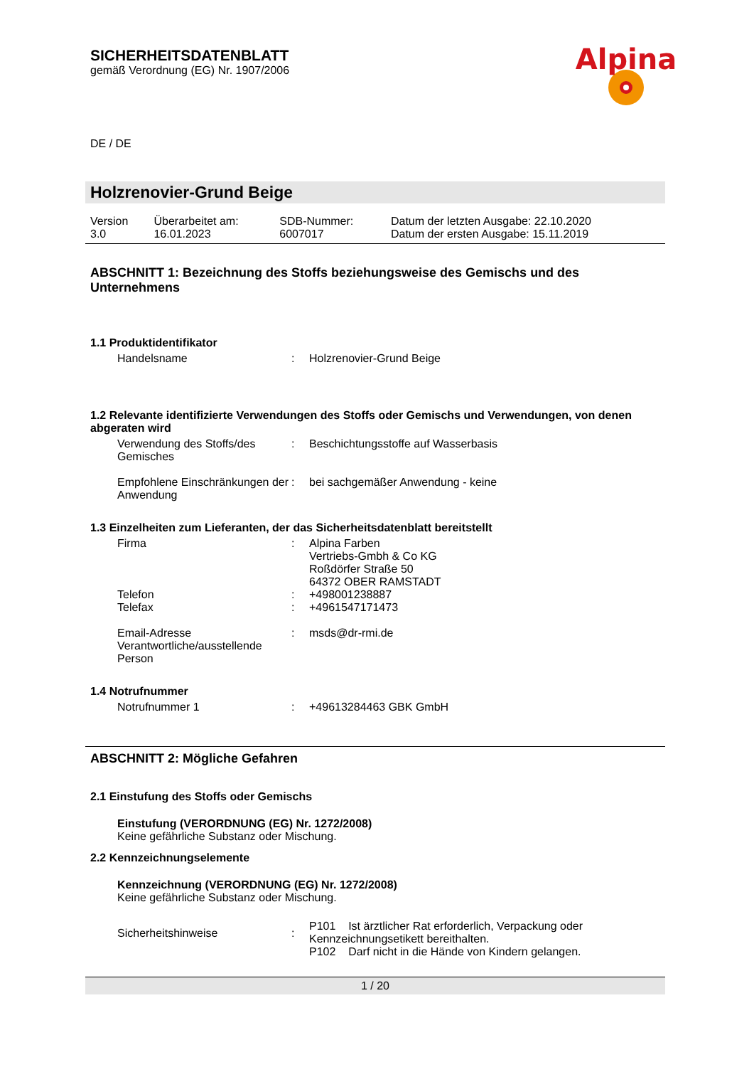Alpina
SICHERHEITSDATENBLATT
gemäß Verordnung (EG) Nr. 1907/2006
DE / DE
Holzrenovier-Grund Beige
| Version 3.0 | Überarbeitet am: 16.01.2023 | SDB-Nummer: 6007017 | Datum der letzten Ausgabe: 22.10.2020 Datum der ersten Ausgabe: 15.11.2019 |
ABSCHNITT 1: Bezeichnung des Stoffs beziehungsweise des Gemischs und des Unternehmens
1.1 Produktidentifikator
| Handelsname | : | Holzrenovier-Grund Beige |
1.2 Relevante identifizierte Verwendungen des Stoffs oder Gemischs und Verwendungen, von denen abgeraten wird
| Verwendung des Stoffs/des Gemisches | : | Beschichtungsstoffe auf Wasserbasis |
| Empfohlene Einschränkungen der Anwendung | : | bei sachgemäßer Anwendung - keine |
1.3 Einzelheiten zum Lieferanten, der das Sicherheitsdatenblatt bereitstellt
| Firma | : | Alpina Farben Vertriebs-Gmbh & Co KG Roßdörfer Straße 50 64372 OBER RAMSTADT |
| Telefon | : | +498001238887 |
| Telefax | : | +4961547171473 |
| Email-Adresse Verantwortliche/ausstellende Person | : | msds@dr-rmi.de |
1.4 Notrufnummer
| Notrufnummer 1 | : | +49613284463 GBK GmbH |
ABSCHNITT 2: Mögliche Gefahren
2.1 Einstufung des Stoffs oder Gemischs
Einstufung (VERORDNUNG (EG) Nr. 1272/2008)
Keine gefährliche Substanz oder Mischung.
2.2 Kennzeichnungselemente
Kennzeichnung (VERORDNUNG (EG) Nr. 1272/2008)
Keine gefährliche Substanz oder Mischung.
| Sicherheitshinweise | : | P101 Ist ärztlicher Rat erforderlich, Verpackung oder Kennzeichnungsetikett bereithalten. P102 Darf nicht in die Hände von Kindern gelangen. |
1 / 20